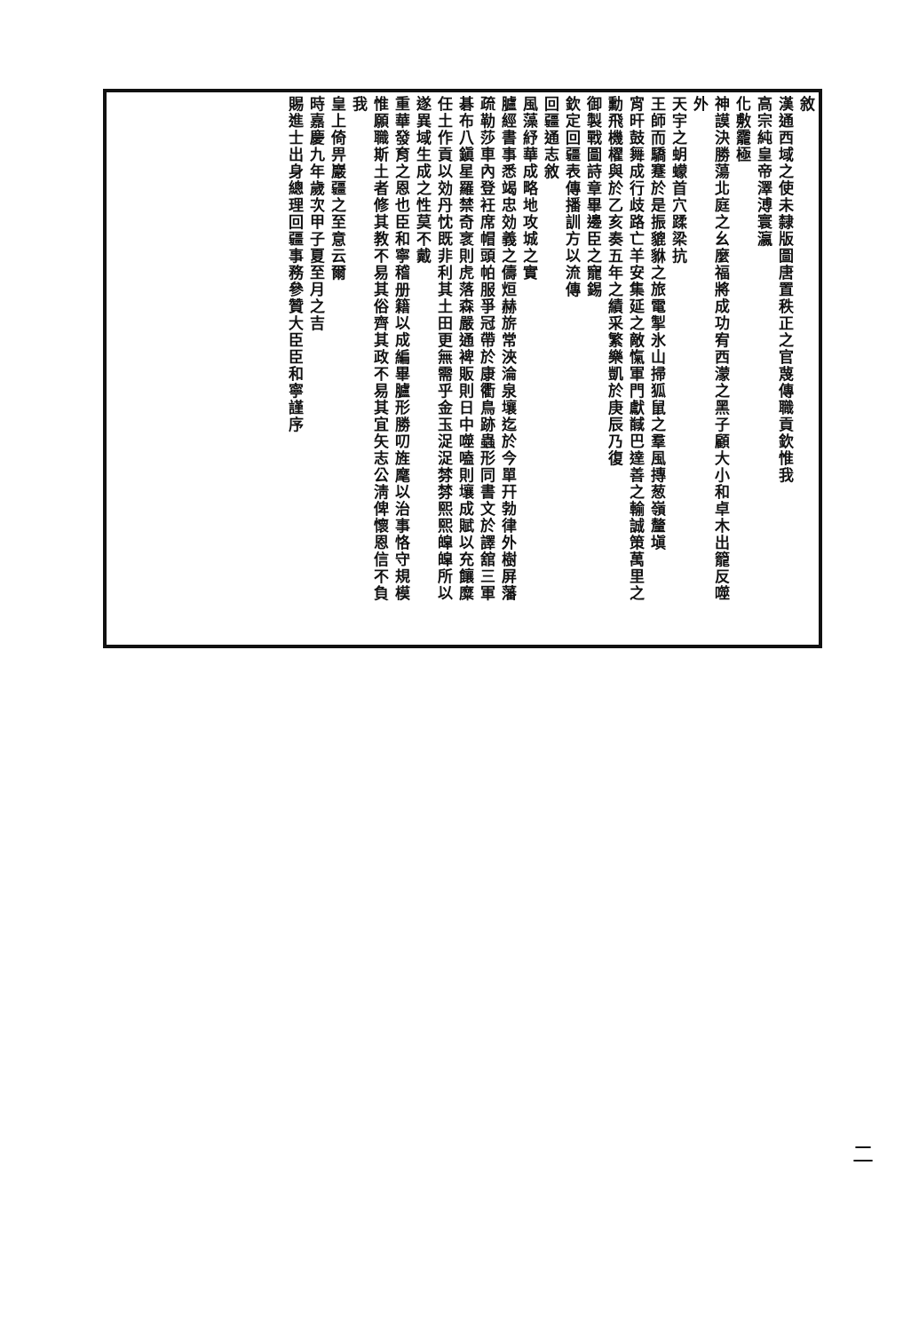敘
漢通西域之使未隸版圖唐置秩正之官蔑傳職貢欽惟我
高宗純皇帝澤溥寰瀛
化敷靇極
神謨決勝蕩北庭之幺麼福將成功宥西濛之黑子顧大小和卓木出籠反噬
外
天宇之蚏蠓首穴蹂梁抗
王師而驕蹇於是振貔貅之旅電掣氷山掃狐鼠之羣風摶葱嶺釐塡
宵旰鼓舞成行歧路亡羊安集延之敵愾軍門獻馘巴達善之輸誠策萬里之
勳飛機櫂與於乙亥奏五年之績采繁樂凱於庚辰乃復
御製戰圖詩章畢邊臣之寵錫
欽定回疆表傳播訓方以流傳
回疆通志敘
風藻紓華成略地攻城之實
臚經書事悉竭忠効義之儔烜赫旂常浹淪泉壤迄於今單幵勃律外樹屏藩
疏勒莎車內登衽席帽頭帕服爭冠帶於康衢鳥跡蟲形同書文於譯舘三軍
碁布八鎭星羅禁奇衺則虎落森嚴通裨販則日中噬嗑則壤成賦以充饟糜
任土作貢以効丹忱既非利其土田更無需乎金玉浞浞棼棼熙熙皡皡所以
遂異域生成之性莫不戴
重華發育之恩也臣和寧稽册籍以成編畢臚形勝叨旌麾以治事恪守規模
惟願職斯土者修其教不易其俗齊其政不易其宜矢志公淸俾懷恩信不負
我
皇上倚畀巖疆之至意云爾
時嘉慶九年歲次甲子夏至月之吉
賜進士出身總理回疆事務參贊大臣臣和寧謹序
二